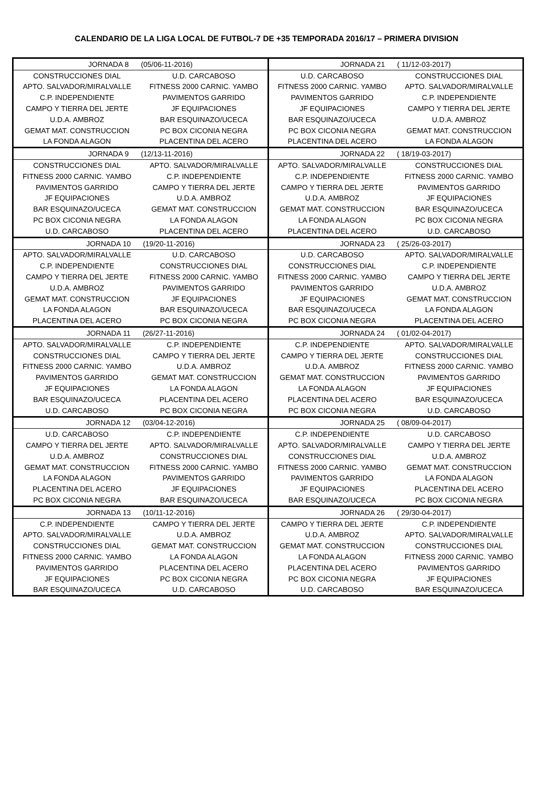CALENDARIO DE LA LIGA LOCAL DE FUTBOL-7 DE +35 TEMPORADA 2016/17 – PRIMERA DIVISION
| JORNADA 8 (05/06-11-2016) | | JORNADA 21 ( 11/12-03-2017) | |
| CONSTRUCCIONES DIAL | U.D. CARCABOSO | U.D. CARCABOSO | CONSTRUCCIONES DIAL |
| APTO. SALVADOR/MIRALVALLE | FITNESS 2000 CARNIC. YAMBO | FITNESS 2000 CARNIC. YAMBO | APTO. SALVADOR/MIRALVALLE |
| C.P. INDEPENDIENTE | PAVIMENTOS GARRIDO | PAVIMENTOS GARRIDO | C.P. INDEPENDIENTE |
| CAMPO Y TIERRA DEL JERTE | JF EQUIPACIONES | JF EQUIPACIONES | CAMPO Y TIERRA DEL JERTE |
| U.D.A. AMBROZ | BAR ESQUINAZO/UCECA | BAR ESQUINAZO/UCECA | U.D.A. AMBROZ |
| GEMAT MAT. CONSTRUCCION | PC BOX CICONIA NEGRA | PC BOX CICONIA NEGRA | GEMAT MAT. CONSTRUCCION |
| LA FONDA ALAGON | PLACENTINA DEL ACERO | PLACENTINA DEL ACERO | LA FONDA ALAGON |
| JORNADA 9 (12/13-11-2016) | | JORNADA 22 ( 18/19-03-2017) | |
| CONSTRUCCIONES DIAL | APTO. SALVADOR/MIRALVALLE | APTO. SALVADOR/MIRALVALLE | CONSTRUCCIONES DIAL |
| FITNESS 2000 CARNIC. YAMBO | C.P. INDEPENDIENTE | C.P. INDEPENDIENTE | FITNESS 2000 CARNIC. YAMBO |
| PAVIMENTOS GARRIDO | CAMPO Y TIERRA DEL JERTE | CAMPO Y TIERRA DEL JERTE | PAVIMENTOS GARRIDO |
| JF EQUIPACIONES | U.D.A. AMBROZ | U.D.A. AMBROZ | JF EQUIPACIONES |
| BAR ESQUINAZO/UCECA | GEMAT MAT. CONSTRUCCION | GEMAT MAT. CONSTRUCCION | BAR ESQUINAZO/UCECA |
| PC BOX CICONIA NEGRA | LA FONDA ALAGON | LA FONDA ALAGON | PC BOX CICONIA NEGRA |
| U.D. CARCABOSO | PLACENTINA DEL ACERO | PLACENTINA DEL ACERO | U.D. CARCABOSO |
| JORNADA 10 (19/20-11-2016) | | JORNADA 23 ( 25/26-03-2017) | |
| APTO. SALVADOR/MIRALVALLE | U.D. CARCABOSO | U.D. CARCABOSO | APTO. SALVADOR/MIRALVALLE |
| C.P. INDEPENDIENTE | CONSTRUCCIONES DIAL | CONSTRUCCIONES DIAL | C.P. INDEPENDIENTE |
| CAMPO Y TIERRA DEL JERTE | FITNESS 2000 CARNIC. YAMBO | FITNESS 2000 CARNIC. YAMBO | CAMPO Y TIERRA DEL JERTE |
| U.D.A. AMBROZ | PAVIMENTOS GARRIDO | PAVIMENTOS GARRIDO | U.D.A. AMBROZ |
| GEMAT MAT. CONSTRUCCION | JF EQUIPACIONES | JF EQUIPACIONES | GEMAT MAT. CONSTRUCCION |
| LA FONDA ALAGON | BAR ESQUINAZO/UCECA | BAR ESQUINAZO/UCECA | LA FONDA ALAGON |
| PLACENTINA DEL ACERO | PC BOX CICONIA NEGRA | PC BOX CICONIA NEGRA | PLACENTINA DEL ACERO |
| JORNADA 11 (26/27-11-2016) | | JORNADA 24 ( 01/02-04-2017) | |
| APTO. SALVADOR/MIRALVALLE | C.P. INDEPENDIENTE | C.P. INDEPENDIENTE | APTO. SALVADOR/MIRALVALLE |
| CONSTRUCCIONES DIAL | CAMPO Y TIERRA DEL JERTE | CAMPO Y TIERRA DEL JERTE | CONSTRUCCIONES DIAL |
| FITNESS 2000 CARNIC. YAMBO | U.D.A. AMBROZ | U.D.A. AMBROZ | FITNESS 2000 CARNIC. YAMBO |
| PAVIMENTOS GARRIDO | GEMAT MAT. CONSTRUCCION | GEMAT MAT. CONSTRUCCION | PAVIMENTOS GARRIDO |
| JF EQUIPACIONES | LA FONDA ALAGON | LA FONDA ALAGON | JF EQUIPACIONES |
| BAR ESQUINAZO/UCECA | PLACENTINA DEL ACERO | PLACENTINA DEL ACERO | BAR ESQUINAZO/UCECA |
| U.D. CARCABOSO | PC BOX CICONIA NEGRA | PC BOX CICONIA NEGRA | U.D. CARCABOSO |
| JORNADA 12 (03/04-12-2016) | | JORNADA 25 ( 08/09-04-2017) | |
| U.D. CARCABOSO | C.P. INDEPENDIENTE | C.P. INDEPENDIENTE | U.D. CARCABOSO |
| CAMPO Y TIERRA DEL JERTE | APTO. SALVADOR/MIRALVALLE | APTO. SALVADOR/MIRALVALLE | CAMPO Y TIERRA DEL JERTE |
| U.D.A. AMBROZ | CONSTRUCCIONES DIAL | CONSTRUCCIONES DIAL | U.D.A. AMBROZ |
| GEMAT MAT. CONSTRUCCION | FITNESS 2000 CARNIC. YAMBO | FITNESS 2000 CARNIC. YAMBO | GEMAT MAT. CONSTRUCCION |
| LA FONDA ALAGON | PAVIMENTOS GARRIDO | PAVIMENTOS GARRIDO | LA FONDA ALAGON |
| PLACENTINA DEL ACERO | JF EQUIPACIONES | JF EQUIPACIONES | PLACENTINA DEL ACERO |
| PC BOX CICONIA NEGRA | BAR ESQUINAZO/UCECA | BAR ESQUINAZO/UCECA | PC BOX CICONIA NEGRA |
| JORNADA 13 (10/11-12-2016) | | JORNADA 26 ( 29/30-04-2017) | |
| C.P. INDEPENDIENTE | CAMPO Y TIERRA DEL JERTE | CAMPO Y TIERRA DEL JERTE | C.P. INDEPENDIENTE |
| APTO. SALVADOR/MIRALVALLE | U.D.A. AMBROZ | U.D.A. AMBROZ | APTO. SALVADOR/MIRALVALLE |
| CONSTRUCCIONES DIAL | GEMAT MAT. CONSTRUCCION | GEMAT MAT. CONSTRUCCION | CONSTRUCCIONES DIAL |
| FITNESS 2000 CARNIC. YAMBO | LA FONDA ALAGON | LA FONDA ALAGON | FITNESS 2000 CARNIC. YAMBO |
| PAVIMENTOS GARRIDO | PLACENTINA DEL ACERO | PLACENTINA DEL ACERO | PAVIMENTOS GARRIDO |
| JF EQUIPACIONES | PC BOX CICONIA NEGRA | PC BOX CICONIA NEGRA | JF EQUIPACIONES |
| BAR ESQUINAZO/UCECA | U.D. CARCABOSO | U.D. CARCABOSO | BAR ESQUINAZO/UCECA |